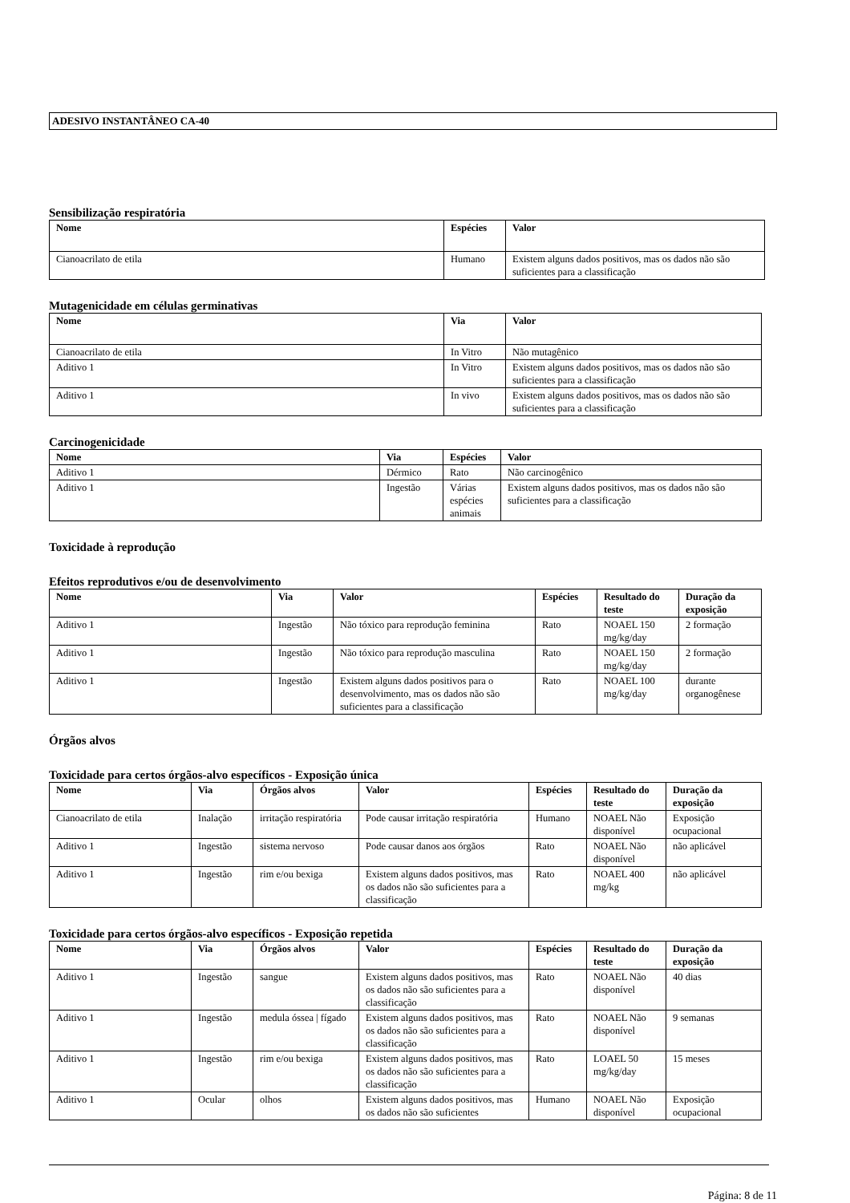ADESIVO INSTANTÂNEO CA-40
Sensibilização respiratória
| Nome | Espécies | Valor |
| --- | --- | --- |
| Cianoacrilato de etila | Humano | Existem alguns dados positivos, mas os dados não são suficientes para a classificação |
Mutagenicidade em células germinativas
| Nome | Via | Valor |
| --- | --- | --- |
| Cianoacrilato de etila | In Vitro | Não mutagênico |
| Aditivo 1 | In Vitro | Existem alguns dados positivos, mas os dados não são suficientes para a classificação |
| Aditivo 1 | In vivo | Existem alguns dados positivos, mas os dados não são suficientes para a classificação |
Carcinogenicidade
| Nome | Via | Espécies | Valor |
| --- | --- | --- | --- |
| Aditivo 1 | Dérmico | Rato | Não carcinogênico |
| Aditivo 1 | Ingestão | Várias espécies animais | Existem alguns dados positivos, mas os dados não são suficientes para a classificação |
Toxicidade à reprodução
Efeitos reprodutivos e/ou de desenvolvimento
| Nome | Via | Valor | Espécies | Resultado do teste | Duração da exposição |
| --- | --- | --- | --- | --- | --- |
| Aditivo 1 | Ingestão | Não tóxico para reprodução feminina | Rato | NOAEL 150 mg/kg/day | 2 formação |
| Aditivo 1 | Ingestão | Não tóxico para reprodução masculina | Rato | NOAEL 150 mg/kg/day | 2 formação |
| Aditivo 1 | Ingestão | Existem alguns dados positivos para o desenvolvimento, mas os dados não são suficientes para a classificação | Rato | NOAEL 100 mg/kg/day | durante organogênese |
Órgãos alvos
Toxicidade para certos órgãos-alvo específicos - Exposição única
| Nome | Via | Órgãos alvos | Valor | Espécies | Resultado do teste | Duração da exposição |
| --- | --- | --- | --- | --- | --- | --- |
| Cianoacrilato de etila | Inalação | irritação respiratória | Pode causar irritação respiratória | Humano | NOAEL Não disponível | Exposição ocupacional |
| Aditivo 1 | Ingestão | sistema nervoso | Pode causar danos aos órgãos | Rato | NOAEL Não disponível | não aplicável |
| Aditivo 1 | Ingestão | rim e/ou bexiga | Existem alguns dados positivos, mas os dados não são suficientes para a classificação | Rato | NOAEL 400 mg/kg | não aplicável |
Toxicidade para certos órgãos-alvo específicos - Exposição repetida
| Nome | Via | Órgãos alvos | Valor | Espécies | Resultado do teste | Duração da exposição |
| --- | --- | --- | --- | --- | --- | --- |
| Aditivo 1 | Ingestão | sangue | Existem alguns dados positivos, mas os dados não são suficientes para a classificação | Rato | NOAEL Não disponível | 40 dias |
| Aditivo 1 | Ingestão | medula óssea / fígado | Existem alguns dados positivos, mas os dados não são suficientes para a classificação | Rato | NOAEL Não disponível | 9 semanas |
| Aditivo 1 | Ingestão | rim e/ou bexiga | Existem alguns dados positivos, mas os dados não são suficientes para a classificação | Rato | LOAEL 50 mg/kg/day | 15 meses |
| Aditivo 1 | Ocular | olhos | Existem alguns dados positivos, mas os dados não são suficientes | Humano | NOAEL Não disponível | Exposição ocupacional |
Página: 8 de 11